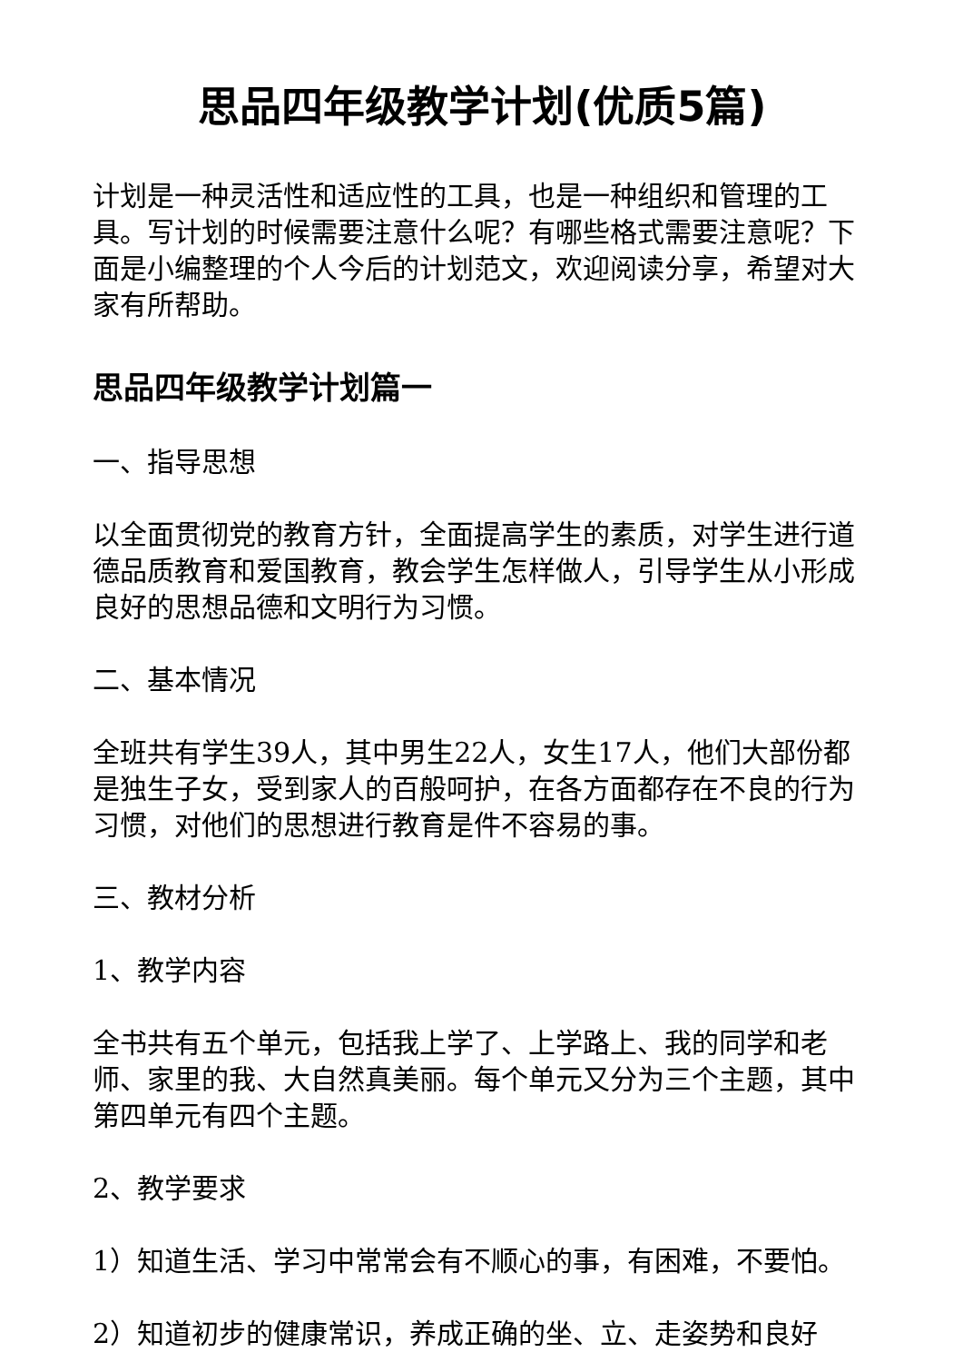思品四年级教学计划(优质5篇)
计划是一种灵活性和适应性的工具，也是一种组织和管理的工具。写计划的时候需要注意什么呢？有哪些格式需要注意呢？下面是小编整理的个人今后的计划范文，欢迎阅读分享，希望对大家有所帮助。
思品四年级教学计划篇一
一、指导思想
以全面贯彻党的教育方针，全面提高学生的素质，对学生进行道德品质教育和爱国教育，教会学生怎样做人，引导学生从小形成良好的思想品德和文明行为习惯。
二、基本情况
全班共有学生39人，其中男生22人，女生17人，他们大部份都是独生子女，受到家人的百般呵护，在各方面都存在不良的行为习惯，对他们的思想进行教育是件不容易的事。
三、教材分析
1、教学内容
全书共有五个单元，包括我上学了、上学路上、我的同学和老师、家里的我、大自然真美丽。每个单元又分为三个主题，其中第四单元有四个主题。
2、教学要求
1）知道生活、学习中常常会有不顺心的事，有困难，不要怕。
2）知道初步的健康常识，养成正确的坐、立、走姿势和良好